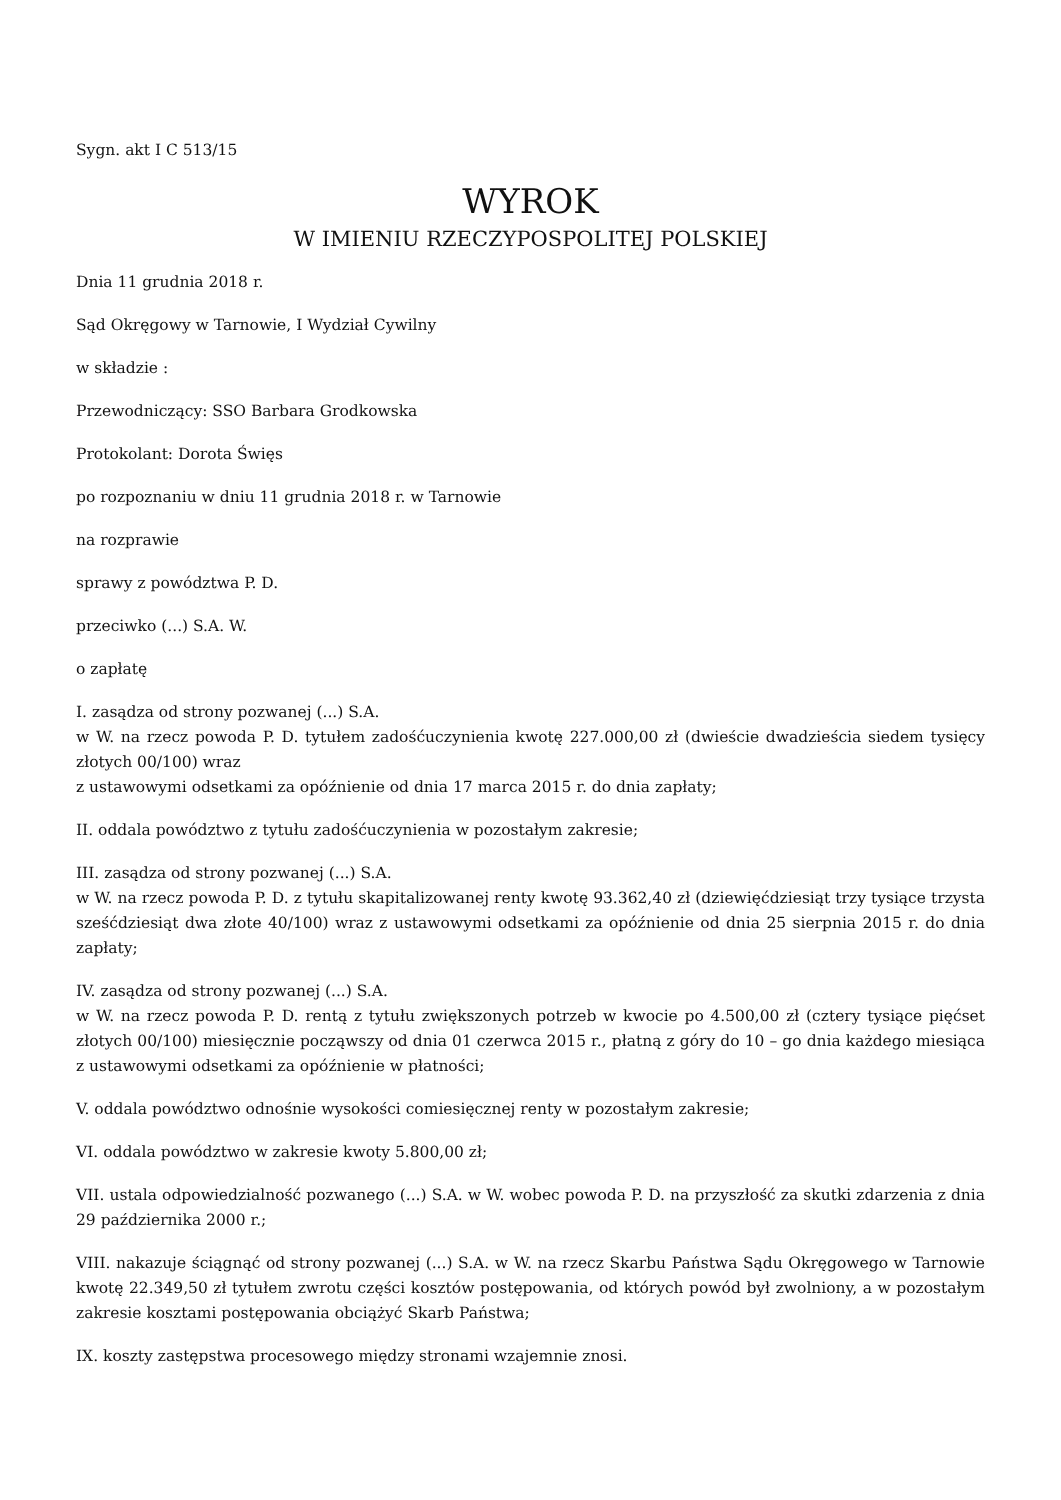Sygn. akt I C 513/15
WYROK
W IMIENIU RZECZYPOSPOLITEJ POLSKIEJ
Dnia 11 grudnia 2018 r.
Sąd Okręgowy w Tarnowie, I Wydział Cywilny
w składzie :
Przewodniczący: SSO Barbara Grodkowska
Protokolant: Dorota Święs
po rozpoznaniu w dniu 11 grudnia 2018 r. w Tarnowie
na rozprawie
sprawy z powództwa P. D.
przeciwko (...) S.A. W.
o zapłatę
I. zasądza od strony pozwanej (...) S.A.
w W. na rzecz powoda P. D. tytułem zadośćuczynienia kwotę 227.000,00 zł (dwieście dwadzieścia siedem tysięcy złotych 00/100) wraz
z ustawowymi odsetkami za opóźnienie od dnia 17 marca 2015 r. do dnia zapłaty;
II. oddala powództwo z tytułu zadośćuczynienia w pozostałym zakresie;
III. zasądza od strony pozwanej (...) S.A.
w W. na rzecz powoda P. D. z tytułu skapitalizowanej renty kwotę 93.362,40 zł (dziewięćdziesiąt trzy tysiące trzysta sześćdziesiąt dwa złote 40/100) wraz z ustawowymi odsetkami za opóźnienie od dnia 25 sierpnia 2015 r. do dnia zapłaty;
IV. zasądza od strony pozwanej (...) S.A.
w W. na rzecz powoda P. D. rentą z tytułu zwiększonych potrzeb w kwocie po 4.500,00 zł (cztery tysiące pięćset złotych 00/100) miesięcznie począwszy od dnia 01 czerwca 2015 r., płatną z góry do 10 – go dnia każdego miesiąca z ustawowymi odsetkami za opóźnienie w płatności;
V. oddala powództwo odnośnie wysokości comiesięcznej renty w pozostałym zakresie;
VI. oddala powództwo w zakresie kwoty 5.800,00 zł;
VII. ustala odpowiedzialność pozwanego (...) S.A. w W. wobec powoda P. D. na przyszłość za skutki zdarzenia z dnia 29 października 2000 r.;
VIII. nakazuje ściągnąć od strony pozwanej (...) S.A. w W. na rzecz Skarbu Państwa Sądu Okręgowego w Tarnowie kwotę 22.349,50 zł tytułem zwrotu części kosztów postępowania, od których powód był zwolniony, a w pozostałym zakresie kosztami postępowania obciążyć Skarb Państwa;
IX. koszty zastępstwa procesowego między stronami wzajemnie znosi.